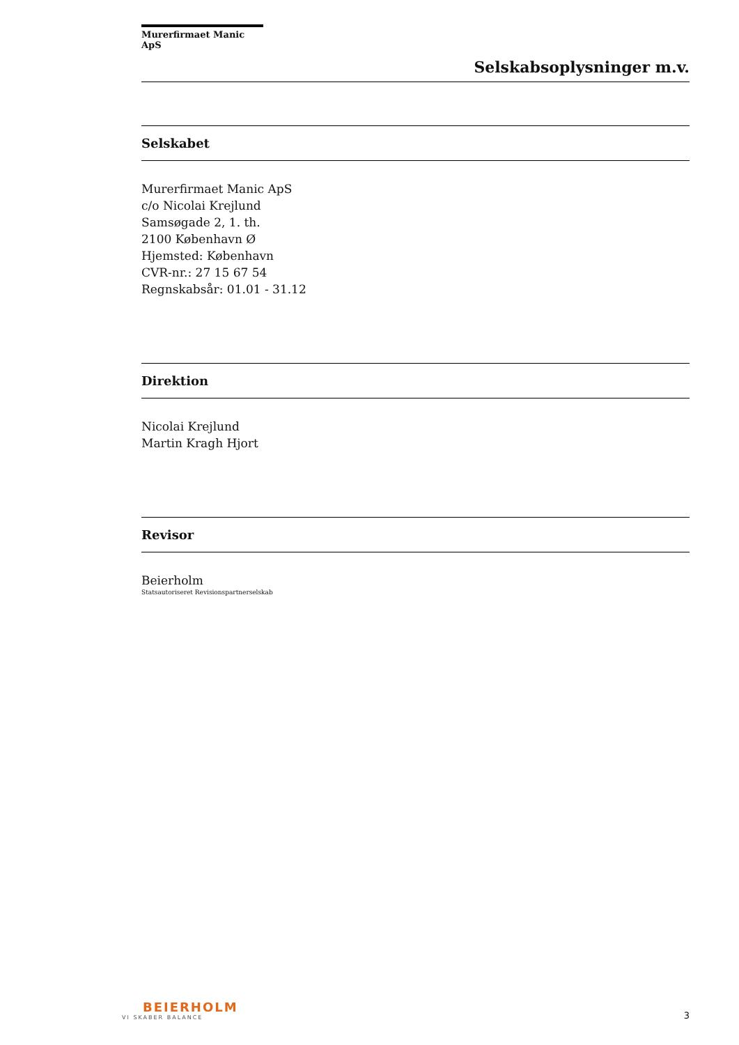Murerfirmaet Manic ApS
Selskabsoplysninger m.v.
Selskabet
Murerfirmaet Manic ApS
c/o Nicolai Krejlund
Samsøgade 2, 1. th.
2100 København Ø
Hjemsted: København
CVR-nr.: 27 15 67 54
Regnskabsår: 01.01 - 31.12
Direktion
Nicolai Krejlund
Martin Kragh Hjort
Revisor
Beierholm
Statsautoriseret Revisionspartnerselskab
BEIERHOLM
VI SKABER BALANCE
3